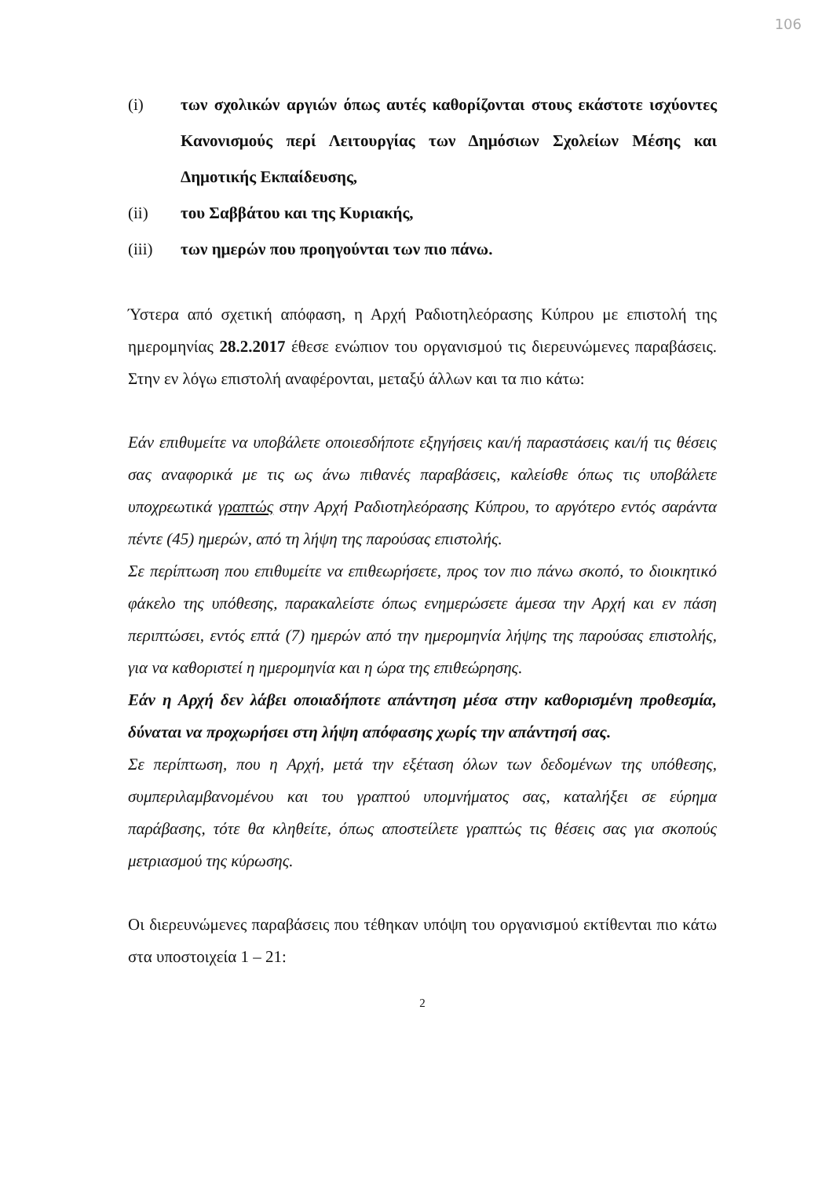106
(i) των σχολικών αργιών όπως αυτές καθορίζονται στους εκάστοτε ισχύοντες Κανονισμούς περί Λειτουργίας των Δημόσιων Σχολείων Μέσης και Δημοτικής Εκπαίδευσης,
(ii) του Σαββάτου και της Κυριακής,
(iii) των ημερών που προηγούνται των πιο πάνω.
Ύστερα από σχετική απόφαση, η Αρχή Ραδιοτηλεόρασης Κύπρου με επιστολή της ημερομηνίας 28.2.2017 έθεσε ενώπιον του οργανισμού τις διερευνώμενες παραβάσεις. Στην εν λόγω επιστολή αναφέρονται, μεταξύ άλλων και τα πιο κάτω:
Εάν επιθυμείτε να υποβάλετε οποιεσδήποτε εξηγήσεις και/ή παραστάσεις και/ή τις θέσεις σας αναφορικά με τις ως άνω πιθανές παραβάσεις, καλείσθε όπως τις υποβάλετε υποχρεωτικά γραπτώς στην Αρχή Ραδιοτηλεόρασης Κύπρου, το αργότερο εντός σαράντα πέντε (45) ημερών, από τη λήψη της παρούσας επιστολής.
Σε περίπτωση που επιθυμείτε να επιθεωρήσετε, προς τον πιο πάνω σκοπό, το διοικητικό φάκελο της υπόθεσης, παρακαλείστε όπως ενημερώσετε άμεσα την Αρχή και εν πάση περιπτώσει, εντός επτά (7) ημερών από την ημερομηνία λήψης της παρούσας επιστολής, για να καθοριστεί η ημερομηνία και η ώρα της επιθεώρησης.
Εάν η Αρχή δεν λάβει οποιαδήποτε απάντηση μέσα στην καθορισμένη προθεσμία, δύναται να προχωρήσει στη λήψη απόφασης χωρίς την απάντησή σας.
Σε περίπτωση, που η Αρχή, μετά την εξέταση όλων των δεδομένων της υπόθεσης, συμπεριλαμβανομένου και του γραπτού υπομνήματος σας, καταλήξει σε εύρημα παράβασης, τότε θα κληθείτε, όπως αποστείλετε γραπτώς τις θέσεις σας για σκοπούς μετριασμού της κύρωσης.
Οι διερευνώμενες παραβάσεις που τέθηκαν υπόψη του οργανισμού εκτίθενται πιο κάτω στα υποστοιχεία 1 – 21:
2